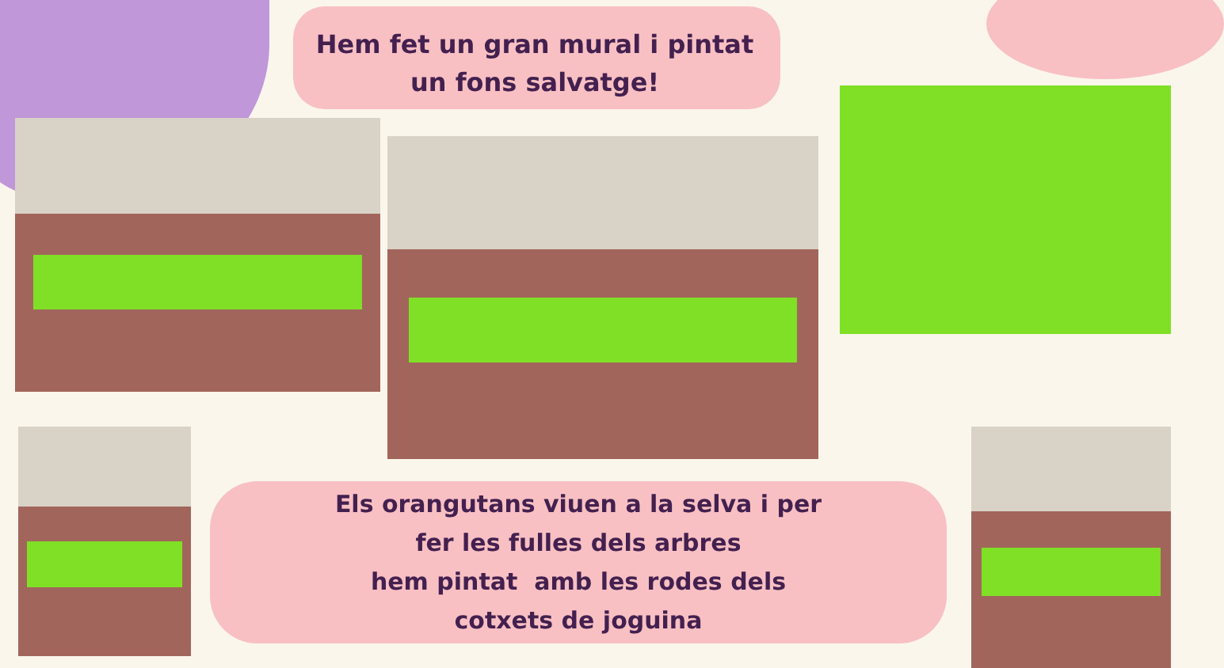Hem fet un gran mural i pintat
un fons salvatge!
Els orangutans viuen a la selva i per
fer les fulles dels arbres
hem pintat amb les rodes dels
cotxets de joguina